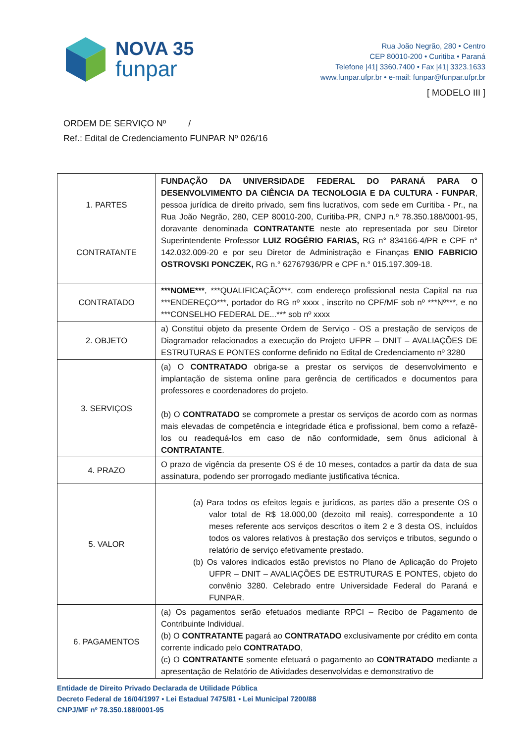NOVA 35
funpar
Rua João Negrão, 280 • Centro
CEP 80010-200 • Curitiba • Paraná
Telefone |41| 3360.7400 • Fax |41| 3323.1633
www.funpar.ufpr.br • e-mail: funpar@funpar.ufpr.br
[ MODELO III ]
ORDEM DE SERVIÇO Nº /
Ref.: Edital de Credenciamento FUNPAR Nº 026/16
| 1. PARTES CONTRATANTE | FUNDAÇÃO DA UNIVERSIDADE FEDERAL DO PARANÁ PARA O DESENVOLVIMENTO DA CIÊNCIA DA TECNOLOGIA E DA CULTURA - FUNPAR , pessoa jurídica de direito privado, sem fins lucrativos, com sede em Curitiba - Pr., na Rua João Negrão, 280, CEP 80010-200, Curitiba-PR, CNPJ n.º 78.350.188/0001-95, doravante denominada CONTRATANTE neste ato representada por seu Diretor Superintendente Professor LUIZ ROGÉRIO FARIAS, RG n° 834166-4/PR e CPF n° 142.032.009-20 e por seu Diretor de Administração e Finanças ENIO FABRICIO OSTROVSKI PONCZEK, RG n.° 62767936/PR e CPF n.° 015.197.309-18. |
| CONTRATADO | ***NOME*** , ***QUALIFICAÇÃO***, com endereço profissional nesta Capital na rua ***ENDEREÇO***, portador do RG nº xxxx , inscrito no CPF/MF sob nº ***Nº***, e no ***CONSELHO FEDERAL DE...*** sob nº xxxx |
| 2. OBJETO | a) Constitui objeto da presente Ordem de Serviço - OS a prestação de serviços de Diagramador relacionados a execução do Projeto UFPR – DNIT – AVALIAÇÕES DE ESTRUTURAS E PONTES conforme definido no Edital de Credenciamento nº 3280 |
| 3. SERVIÇOS | (a) O CONTRATADO obriga-se a prestar os serviços de desenvolvimento e implantação de sistema online para gerência de certificados e documentos para professores e coordenadores do projeto. (b) O CONTRATADO se compromete a prestar os serviços de acordo com as normas mais elevadas de competência e integridade ética e profissional, bem como a refazê-los ou readequá-los em caso de não conformidade, sem ônus adicional à CONTRATANTE . |
| 4. PRAZO | O prazo de vigência da presente OS é de 10 meses, contados a partir da data de sua assinatura, podendo ser prorrogado mediante justificativa técnica. |
| 5. VALOR | (a) Para todos os efeitos legais e jurídicos, as partes dão a presente OS o valor total de R$ 18.000,00 (dezoito mil reais), correspondente a 10 meses referente aos serviços descritos o item 2 e 3 desta OS, incluídos todos os valores relativos à prestação dos serviços e tributos, segundo o relatório de serviço efetivamente prestado. (b) Os valores indicados estão previstos no Plano de Aplicação do Projeto UFPR – DNIT – AVALIAÇÕES DE ESTRUTURAS E PONTES, objeto do convênio 3280. Celebrado entre Universidade Federal do Paraná e FUNPAR. |
| 6. PAGAMENTOS | (a) Os pagamentos serão efetuados mediante RPCI – Recibo de Pagamento de Contribuinte Individual. (b) O CONTRATANTE pagará ao CONTRATADO exclusivamente por crédito em conta corrente indicado pelo CONTRATADO , (c) O CONTRATANTE somente efetuará o pagamento ao CONTRATADO mediante a apresentação de Relatório de Atividades desenvolvidas e demonstrativo de |
Entidade de Direito Privado Declarada de Utilidade Pública
Decreto Federal de 16/04/1997 • Lei Estadual 7475/81 • Lei Municipal 7200/88
CNPJ/MF nº 78.350.188/0001-95